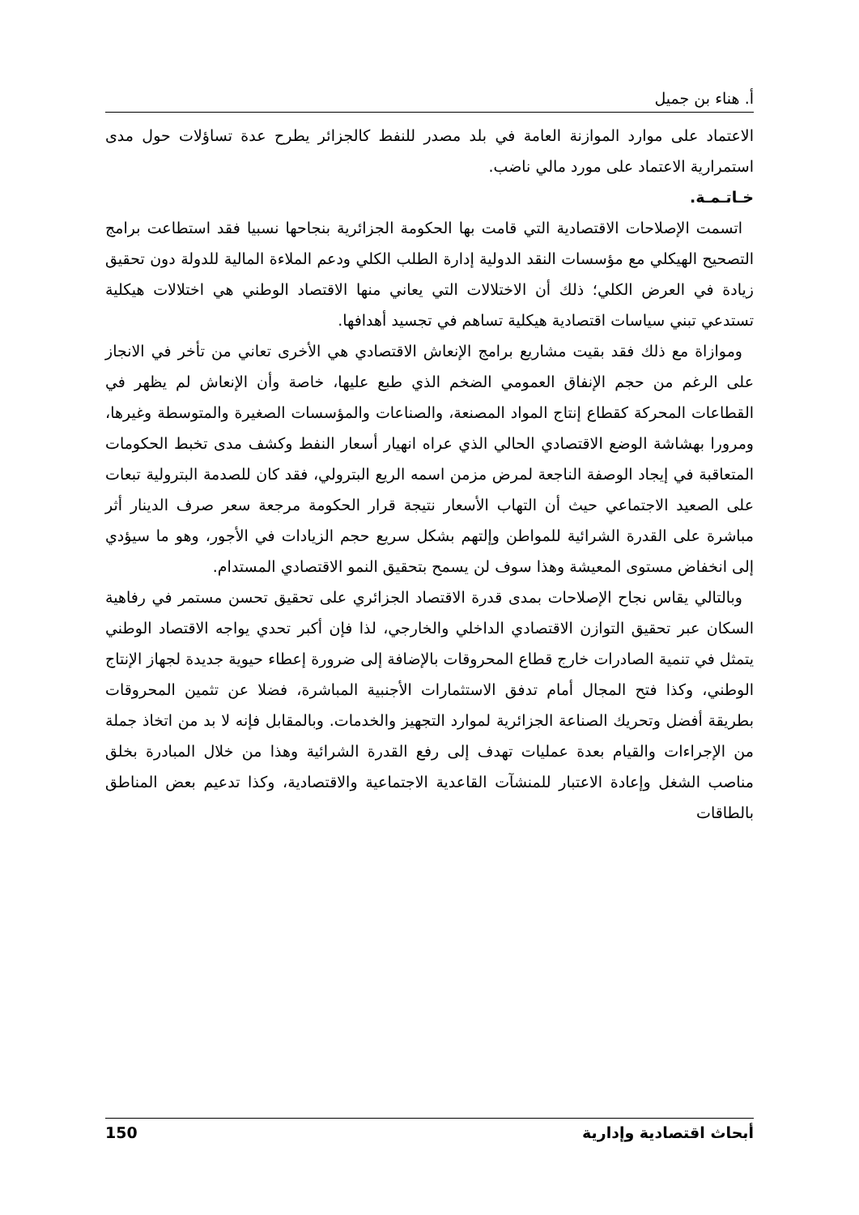أ. هناء بن جميل
الاعتماد على موارد الموازنة العامة في بلد مصدر للنفط كالجزائر يطرح عدة تساؤلات حول مدى استمرارية الاعتماد على مورد مالي ناضب.
خـاتـمـة.
اتسمت الإصلاحات الاقتصادية التي قامت بها الحكومة الجزائرية بنجاحها نسبيا فقد استطاعت برامج التصحيح الهيكلي مع مؤسسات النقد الدولية إدارة الطلب الكلي ودعم الملاءة المالية للدولة دون تحقيق زيادة في العرض الكلي؛ ذلك أن الاختلالات التي يعاني منها الاقتصاد الوطني هي اختلالات هيكلية تستدعي تبني سياسات اقتصادية هيكلية تساهم في تجسيد أهدافها.
وموازاة مع ذلك فقد بقيت مشاريع برامج الإنعاش الاقتصادي هي الأخرى تعاني من تأخر في الانجاز على الرغم من حجم الإنفاق العمومي الضخم الذي طبع عليها، خاصة وأن الإنعاش لم يظهر في القطاعات المحركة كقطاع إنتاج المواد المصنعة، والصناعات والمؤسسات الصغيرة والمتوسطة وغيرها، ومرورا بهشاشة الوضع الاقتصادي الحالي الذي عراه انهيار أسعار النفط وكشف مدى تخبط الحكومات المتعاقبة في إيجاد الوصفة الناجعة لمرض مزمن اسمه الريع البترولي، فقد كان للصدمة البترولية تبعات على الصعيد الاجتماعي حيث أن التهاب الأسعار نتيجة قرار الحكومة مرجعة سعر صرف الدينار أثر مباشرة على القدرة الشرائية للمواطن وإلتهم بشكل سريع حجم الزيادات في الأجور، وهو ما سيؤدي إلى انخفاض مستوى المعيشة وهذا سوف لن يسمح بتحقيق النمو الاقتصادي المستدام.
وبالتالي يقاس نجاح الإصلاحات بمدى قدرة الاقتصاد الجزائري على تحقيق تحسن مستمر في رفاهية السكان عبر تحقيق التوازن الاقتصادي الداخلي والخارجي، لذا فإن أكبر تحدي يواجه الاقتصاد الوطني يتمثل في تنمية الصادرات خارج قطاع المحروقات بالإضافة إلى ضرورة إعطاء حيوية جديدة لجهاز الإنتاج الوطني، وكذا فتح المجال أمام تدفق الاستثمارات الأجنبية المباشرة، فضلا عن تثمين المحروقات بطريقة أفضل وتحريك الصناعة الجزائرية لموارد التجهيز والخدمات. وبالمقابل فإنه لا بد من اتخاذ جملة من الإجراءات والقيام بعدة عمليات تهدف إلى رفع القدرة الشرائية وهذا من خلال المبادرة بخلق مناصب الشغل وإعادة الاعتبار للمنشآت القاعدية الاجتماعية والاقتصادية، وكذا تدعيم بعض المناطق بالطاقات
أبحاث اقتصادية وإدارية 150